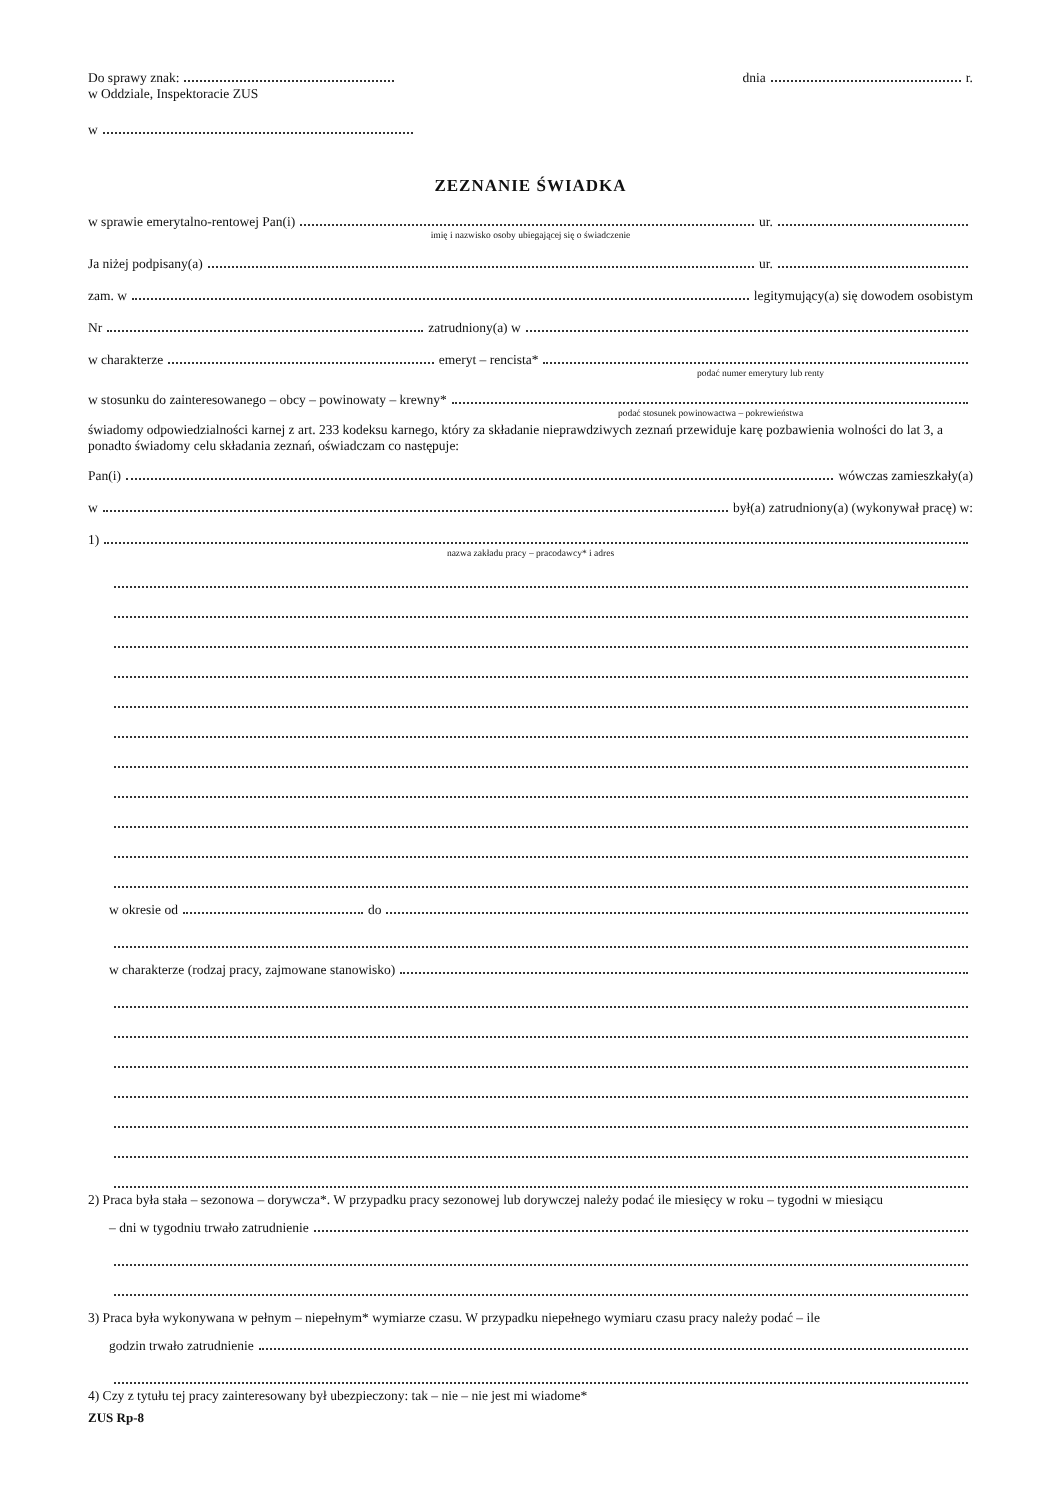Do sprawy znak: dnia r.
w Oddziale, Inspektoracie ZUS
w
ZEZNANIE ŚWIADKA
w sprawie emerytalno-rentowej Pan(i) ur.
imię i nazwisko osoby ubiegającej się o świadczenie
Ja niżej podpisany(a) ur.
zam. w legitymujący(a) się dowodem osobistym
Nr zatrudniony(a) w
w charakterze emeryt – rencista*
podać numer emerytury lub renty
w stosunku do zainteresowanego – obcy – powinowaty – krewny*
podać stosunek powinowactwa – pokrewieństwa
świadomy odpowiedzialności karnej z art. 233 kodeksu karnego, który za składanie nieprawdziwych zeznań przewiduje karę pozbawienia wolności do lat 3, a ponadto świadomy celu składania zeznań, oświadczam co następuje:
Pan(i) wówczas zamieszkały(a)
w był(a) zatrudniony(a) (wykonywał pracę) w:
1)
nazwa zakładu pracy – pracodawcy* i adres
w okresie od do
w charakterze (rodzaj pracy, zajmowane stanowisko)
2) Praca była stała – sezonowa – dorywcza*. W przypadku pracy sezonowej lub dorywczej należy podać ile miesięcy w roku – tygodni w miesiącu
– dni w tygodniu trwało zatrudnienie
3) Praca była wykonywana w pełnym – niepełnym* wymiarze czasu. W przypadku niepełnego wymiaru czasu pracy należy podać – ile
godzin trwało zatrudnienie
4) Czy z tytułu tej pracy zainteresowany był ubezpieczony: tak – nie – nie jest mi wiadome*
ZUS Rp-8